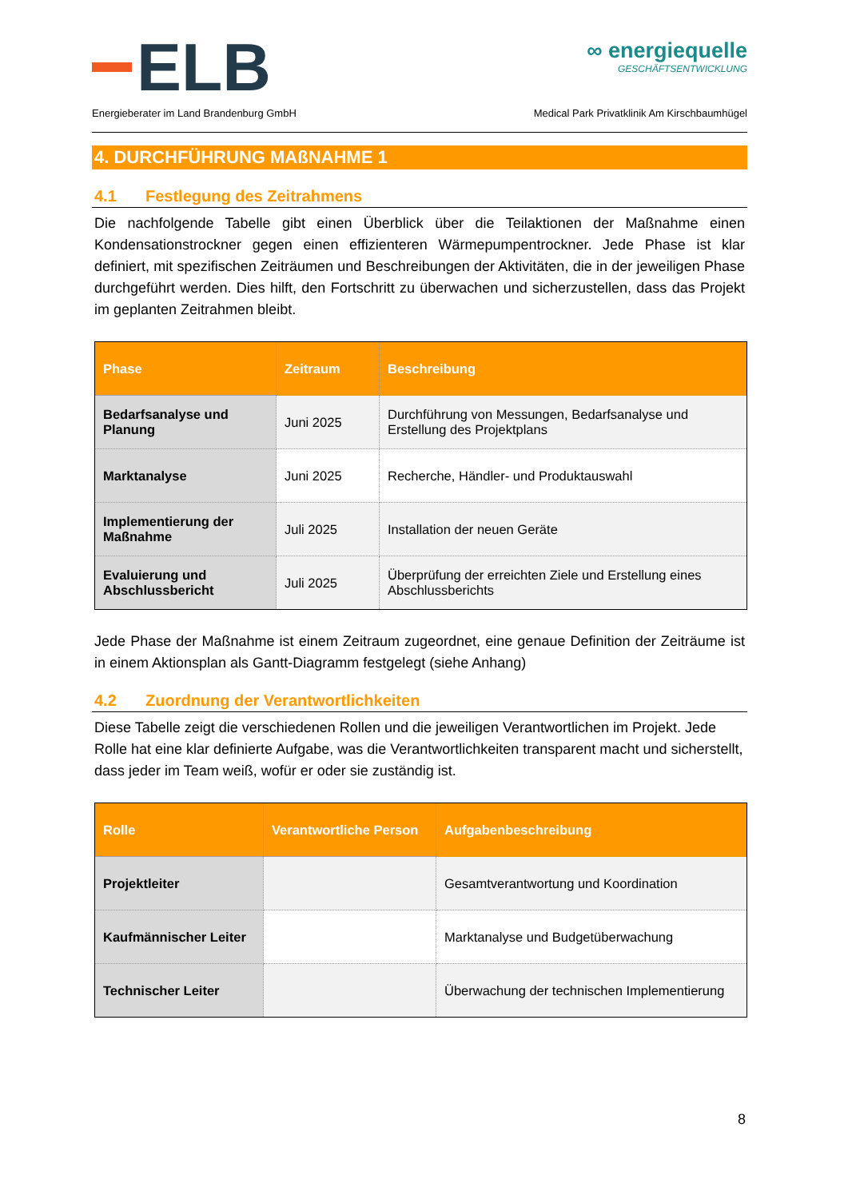ELB
∞ energiequelle
GESCHÄFTSENTWICKLUNG
Energieberater im Land Brandenburg GmbH Medical Park Privatklinik Am Kirschbaumhügel
4. DURCHFÜHRUNG MAßNAHME 1
4.1 Festlegung des Zeitrahmens
Die nachfolgende Tabelle gibt einen Überblick über die Teilaktionen der Maßnahme einen Kondensationstrockner gegen einen effizienteren Wärmepumpentrockner. Jede Phase ist klar definiert, mit spezifischen Zeiträumen und Beschreibungen der Aktivitäten, die in der jeweiligen Phase durchgeführt werden. Dies hilft, den Fortschritt zu überwachen und sicherzustellen, dass das Projekt im geplanten Zeitrahmen bleibt.
| Phase | Zeitraum | Beschreibung |
| --- | --- | --- |
| Bedarfsanalyse und Planung | Juni 2025 | Durchführung von Messungen, Bedarfsanalyse und Erstellung des Projektplans |
| Marktanalyse | Juni 2025 | Recherche, Händler- und Produktauswahl |
| Implementierung der Maßnahme | Juli 2025 | Installation der neuen Geräte |
| Evaluierung und Abschlussbericht | Juli 2025 | Überprüfung der erreichten Ziele und Erstellung eines Abschlussberichts |
Jede Phase der Maßnahme ist einem Zeitraum zugeordnet, eine genaue Definition der Zeiträume ist in einem Aktionsplan als Gantt-Diagramm festgelegt (siehe Anhang)
4.2 Zuordnung der Verantwortlichkeiten
Diese Tabelle zeigt die verschiedenen Rollen und die jeweiligen Verantwortlichen im Projekt. Jede Rolle hat eine klar definierte Aufgabe, was die Verantwortlichkeiten transparent macht und sicherstellt, dass jeder im Team weiß, wofür er oder sie zuständig ist.
| Rolle | Verantwortliche Person | Aufgabenbeschreibung |
| --- | --- | --- |
| Projektleiter | | Gesamtverantwortung und Koordination |
| Kaufmännischer Leiter | | Marktanalyse und Budgetüberwachung |
| Technischer Leiter | | Überwachung der technischen Implementierung |
8